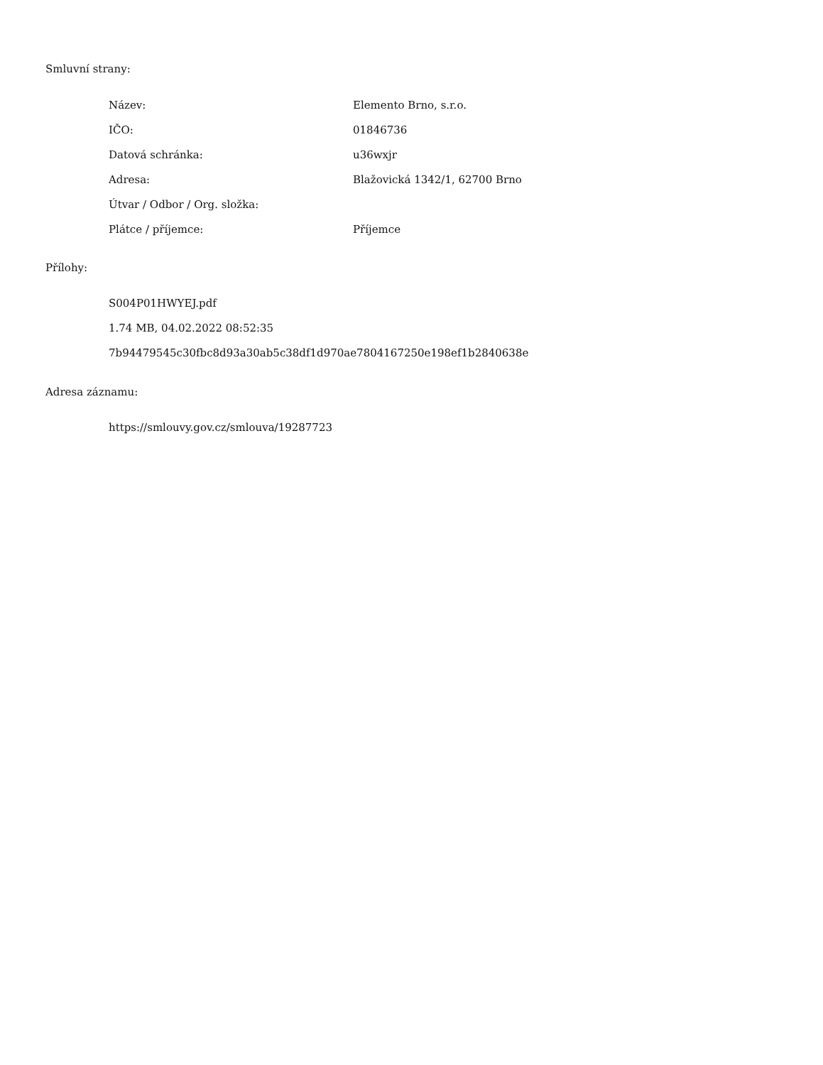Smluvní strany:
| Název: | Elemento Brno, s.r.o. |
| IČO: | 01846736 |
| Datová schránka: | u36wxjr |
| Adresa: | Blažovická 1342/1, 62700 Brno |
| Útvar / Odbor / Org. složka: | |
| Plátce / příjemce: | Příjemce |
Přílohy:
S004P01HWYEJ.pdf
1.74 MB, 04.02.2022 08:52:35
7b94479545c30fbc8d93a30ab5c38df1d970ae7804167250e198ef1b2840638e
Adresa záznamu:
https://smlouvy.gov.cz/smlouva/19287723